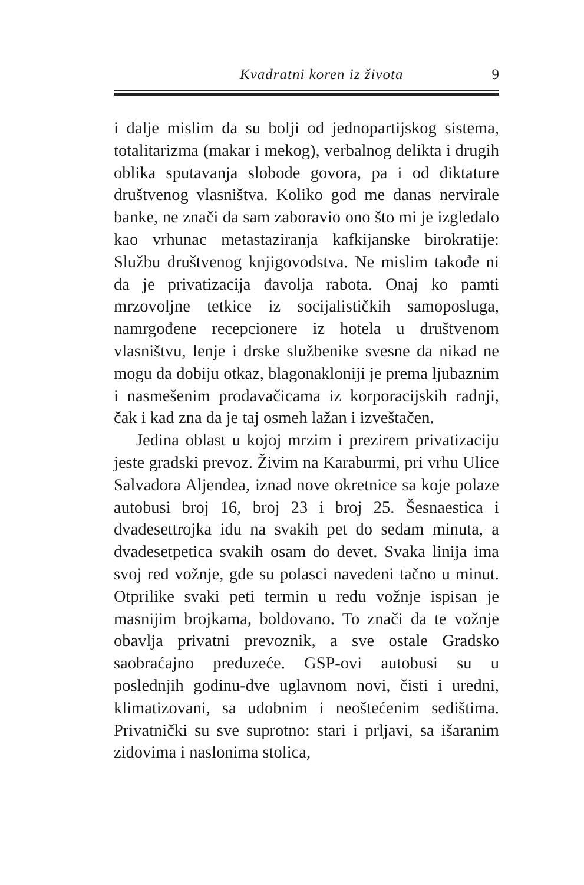Kvadratni koren iz života 9
i dalje mislim da su bolji od jednopartijskog sistema, totalitarizma (makar i mekog), verbalnog delikta i drugih oblika sputavanja slobode govora, pa i od dik­tature društvenog vlasništva. Koliko god me danas nervirale banke, ne znači da sam zaboravio ono što mi je izgledalo kao vrhunac metastaziranja kafkijan­ske birokratije: Službu društvenog knjigovodstva. Ne mislim takođe ni da je privatizacija đavolja rabota. Onaj ko pamti mrzovoljne tetkice iz socijalističkih samoposluga, namrgođene recepcionere iz hotela u društvenom vlasništvu, lenje i drske službenike svesne da nikad ne mogu da dobiju otkaz, blagona­kloniji je prema ljubaznim i nasmešenim prodava­čicama iz korporacijskih radnji, čak i kad zna da je taj osmeh lažan i izveštačen.
Jedina oblast u kojoj mrzim i prezirem privatiza­ciju jeste gradski prevoz. Živim na Karaburmi, pri vrhu Ulice Salvadora Aljendea, iznad nove okret­nice sa koje polaze autobusi broj 16, broj 23 i broj 25. Šesnaestica i dvadesettrojka idu na svakih pet do sedam minuta, a dvadesetpetica svakih osam do devet. Svaka linija ima svoj red vožnje, gde su polasci navedeni tačno u minut. Otprilike svaki peti termin u redu vožnje ispisan je masnijim brojkama, boldova­no. To znači da te vožnje obavlja privatni prevoznik, a sve ostale Gradsko saobraćajno preduzeće. GSP­-ovi autobusi su u poslednjih godinu-dve uglavnom novi, čisti i uredni, klimatizovani, sa udobnim i neo­štećenim sedištima. Privatnički su sve suprotno: stari i prljavi, sa išaranim zidovima i naslonima stolica,